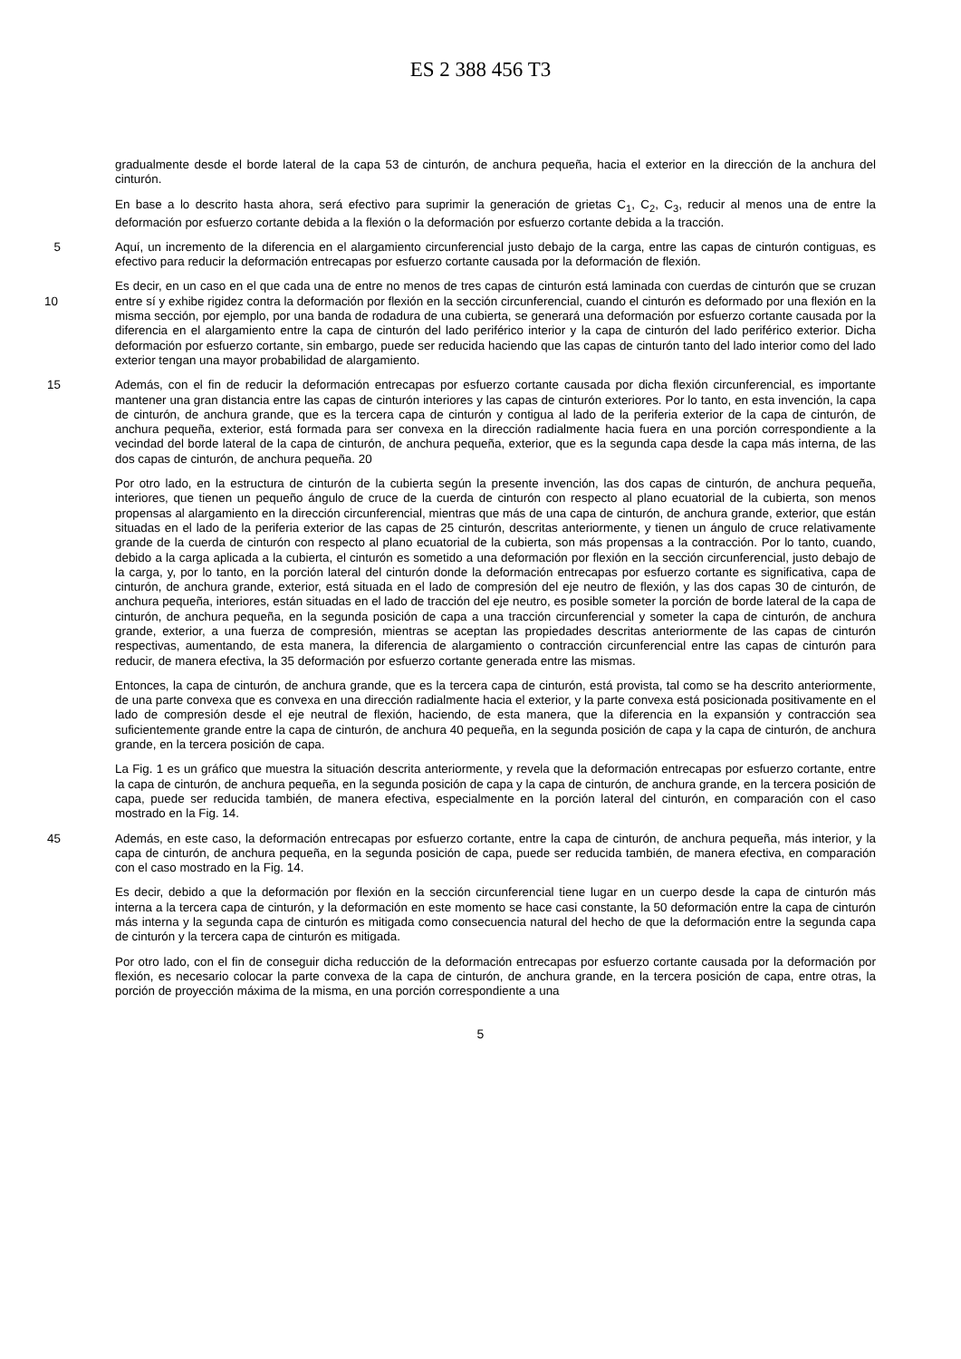ES 2 388 456 T3
gradualmente desde el borde lateral de la capa 53 de cinturón, de anchura pequeña, hacia el exterior en la dirección de la anchura del cinturón.
En base a lo descrito hasta ahora, será efectivo para suprimir la generación de grietas C<sub>1</sub>, C<sub>2</sub>, C<sub>3</sub>, reducir al menos una de entre la deformación por esfuerzo cortante debida a la flexión o la deformación por esfuerzo cortante debida a la tracción.
5 Aquí, un incremento de la diferencia en el alargamiento circunferencial justo debajo de la carga, entre las capas de cinturón contiguas, es efectivo para reducir la deformación entrecapas por esfuerzo cortante causada por la deformación de flexión.
Es decir, en un caso en el que cada una de entre no menos de tres capas de cinturón está laminada con cuerdas de cinturón que se cruzan entre sí y exhibe rigidez contra la deformación por flexión en la sección circunferencial, cuando el 10 cinturón es deformado por una flexión en la misma sección, por ejemplo, por una banda de rodadura de una cubierta, se generará una deformación por esfuerzo cortante causada por la diferencia en el alargamiento entre la capa de cinturón del lado periférico interior y la capa de cinturón del lado periférico exterior. Dicha deformación por esfuerzo cortante, sin embargo, puede ser reducida haciendo que las capas de cinturón tanto del lado interior como del lado exterior tengan una mayor probabilidad de alargamiento.
15 Además, con el fin de reducir la deformación entrecapas por esfuerzo cortante causada por dicha flexión circunferencial, es importante mantener una gran distancia entre las capas de cinturón interiores y las capas de cinturón exteriores. Por lo tanto, en esta invención, la capa de cinturón, de anchura grande, que es la tercera capa de cinturón y contigua al lado de la periferia exterior de la capa de cinturón, de anchura pequeña, exterior, está formada para ser convexa en la dirección radialmente hacia fuera en una porción correspondiente a la vecindad del borde lateral de la capa de cinturón, de anchura pequeña, exterior, que es la segunda capa desde la capa más interna, de las dos capas de cinturón, de anchura pequeña. 20
Por otro lado, en la estructura de cinturón de la cubierta según la presente invención, las dos capas de cinturón, de anchura pequeña, interiores, que tienen un pequeño ángulo de cruce de la cuerda de cinturón con respecto al plano ecuatorial de la cubierta, son menos propensas al alargamiento en la dirección circunferencial, mientras que más de una capa de cinturón, de anchura grande, exterior, que están situadas en el lado de la periferia exterior de las capas de 25 cinturón, descritas anteriormente, y tienen un ángulo de cruce relativamente grande de la cuerda de cinturón con respecto al plano ecuatorial de la cubierta, son más propensas a la contracción. Por lo tanto, cuando, debido a la carga aplicada a la cubierta, el cinturón es sometido a una deformación por flexión en la sección circunferencial, justo debajo de la carga, y, por lo tanto, en la porción lateral del cinturón donde la deformación entrecapas por esfuerzo cortante es significativa, capa de cinturón, de anchura grande, exterior, está situada en el lado de compresión del eje neutro de flexión, y las dos capas 30 de cinturón, de anchura pequeña, interiores, están situadas en el lado de tracción del eje neutro, es posible someter la porción de borde lateral de la capa de cinturón, de anchura pequeña, en la segunda posición de capa a una tracción circunferencial y someter la capa de cinturón, de anchura grande, exterior, a una fuerza de compresión, mientras se aceptan las propiedades descritas anteriormente de las capas de cinturón respectivas, aumentando, de esta manera, la diferencia de alargamiento o contracción circunferencial entre las capas de cinturón para reducir, de manera efectiva, la 35 deformación por esfuerzo cortante generada entre las mismas.
Entonces, la capa de cinturón, de anchura grande, que es la tercera capa de cinturón, está provista, tal como se ha descrito anteriormente, de una parte convexa que es convexa en una dirección radialmente hacia el exterior, y la parte convexa está posicionada positivamente en el lado de compresión desde el eje neutral de flexión, haciendo, de esta manera, que la diferencia en la expansión y contracción sea suficientemente grande entre la capa de cinturón, de anchura 40 pequeña, en la segunda posición de capa y la capa de cinturón, de anchura grande, en la tercera posición de capa.
La Fig. 1 es un gráfico que muestra la situación descrita anteriormente, y revela que la deformación entrecapas por esfuerzo cortante, entre la capa de cinturón, de anchura pequeña, en la segunda posición de capa y la capa de cinturón, de anchura grande, en la tercera posición de capa, puede ser reducida también, de manera efectiva, especialmente en la porción lateral del cinturón, en comparación con el caso mostrado en la Fig. 14.
45 Además, en este caso, la deformación entrecapas por esfuerzo cortante, entre la capa de cinturón, de anchura pequeña, más interior, y la capa de cinturón, de anchura pequeña, en la segunda posición de capa, puede ser reducida también, de manera efectiva, en comparación con el caso mostrado en la Fig. 14.
Es decir, debido a que la deformación por flexión en la sección circunferencial tiene lugar en un cuerpo desde la capa de cinturón más interna a la tercera capa de cinturón, y la deformación en este momento se hace casi constante, la 50 deformación entre la capa de cinturón más interna y la segunda capa de cinturón es mitigada como consecuencia natural del hecho de que la deformación entre la segunda capa de cinturón y la tercera capa de cinturón es mitigada.
Por otro lado, con el fin de conseguir dicha reducción de la deformación entrecapas por esfuerzo cortante causada por la deformación por flexión, es necesario colocar la parte convexa de la capa de cinturón, de anchura grande, en la tercera posición de capa, entre otras, la porción de proyección máxima de la misma, en una porción correspondiente a una
5